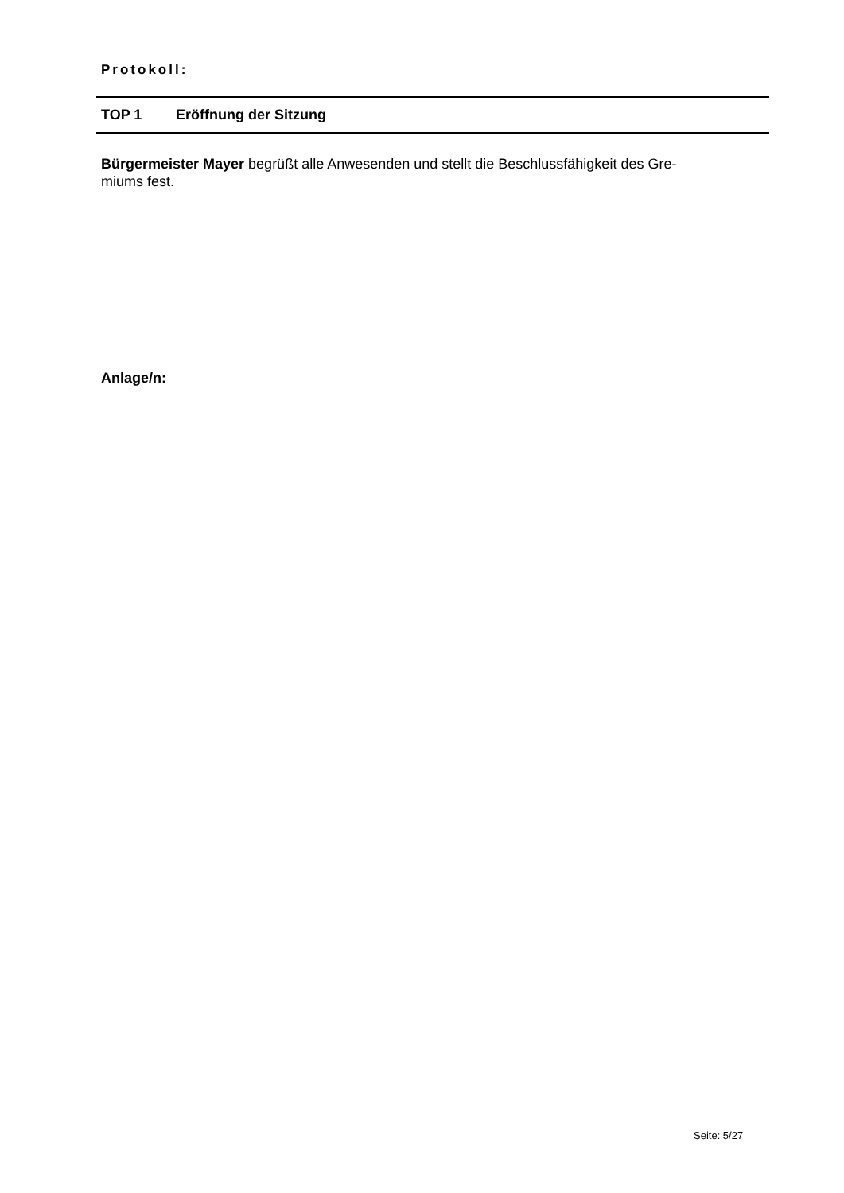Protokoll:
TOP 1 Eröffnung der Sitzung
Bürgermeister Mayer begrüßt alle Anwesenden und stellt die Beschlussfähigkeit des Gre-
miums fest.
Anlage/n:
Seite: 5/27